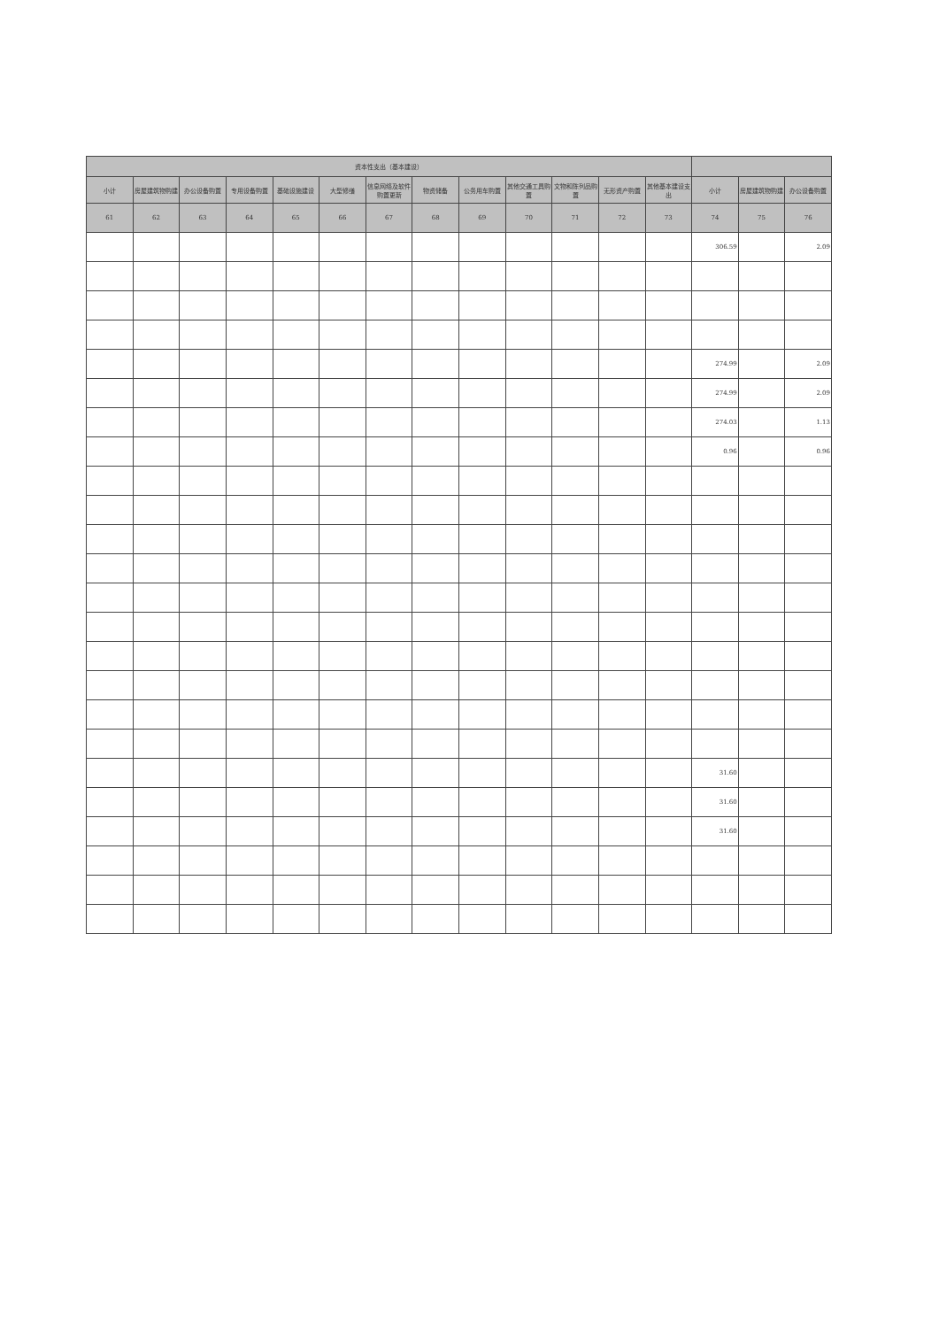| 资本性支出（基本建设） | | | | | | | | | | | | | | | |
| --- | --- | --- | --- | --- | --- | --- | --- | --- | --- | --- | --- | --- | --- | --- | --- |
| 小计 | 房屋建筑物购建 | 办公设备购置 | 专用设备购置 | 基础设施建设 | 大型修缮 | 信息网络及软件购置更新 | 物资储备 | 公务用车购置 | 其他交通工具购置 | 文物和陈列品购置 | 无形资产购置 | 其他基本建设支出 | 小计 | 房屋建筑物购建 | 办公设备购置 |
| 61 | 62 | 63 | 64 | 65 | 66 | 67 | 68 | 69 | 70 | 71 | 72 | 73 | 74 | 75 | 76 |
| | | | | | | | | | | | | | 306.59 | | 2.09 |
| | | | | | | | | | | | | | 274.99 | | 2.09 |
| | | | | | | | | | | | | | 274.99 | | 2.09 |
| | | | | | | | | | | | | | 274.03 | | 1.13 |
| | | | | | | | | | | | | | 0.96 | | 0.96 |
| | | | | | | | | | | | | | 31.60 | | |
| | | | | | | | | | | | | | 31.60 | | |
| | | | | | | | | | | | | | 31.60 | | |